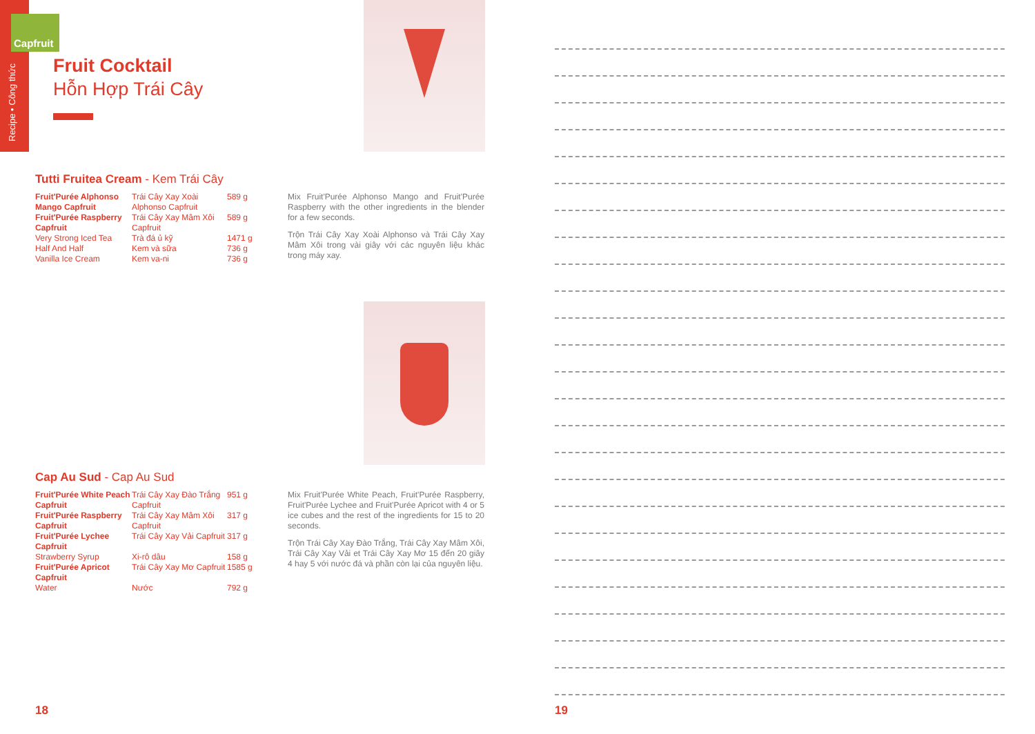Capfruit
Recipe • Công thức
Fruit Cocktail
Hỗn Hợp Trái Cây
Tutti Fruitea Cream - Kem Trái Cây
| Fruit'Purée Alphonso Mango Capfruit | Trái Cây Xay Xoài Alphonso Capfruit | 589 g |
| Fruit'Purée Raspberry Capfruit | Trái Cây Xay Mâm Xôi Capfruit | 589 g |
| Very Strong Iced Tea | Trà đá ủ kỹ | 1471 g |
| Half And Half | Kem và sữa | 736 g |
| Vanilla Ice Cream | Kem va-ni | 736 g |
Mix Fruit'Purée Alphonso Mango and Fruit'Purée Raspberry with the other ingredients in the blender for a few seconds.
Trộn Trái Cây Xay Xoài Alphonso và Trái Cây Xay Mâm Xôi trong vài giây với các nguyên liệu khác trong máy xay.
Cap Au Sud - Cap Au Sud
| Fruit'Purée White Peach Capfruit | Trái Cây Xay Đào Trắng Capfruit | 951 g |
| Fruit'Purée Raspberry Capfruit | Trái Cây Xay Mâm Xôi Capfruit | 317 g |
| Fruit'Purée Lychee Capfruit | Trái Cây Xay Vải Capfruit | 317 g |
| Strawberry Syrup | Xi-rô dâu | 158 g |
| Fruit'Purée Apricot Capfruit | Trái Cây Xay Mơ Capfruit | 1585 g |
| Water | Nước | 792 g |
Mix Fruit'Purée White Peach, Fruit'Purée Raspberry, Fruit'Purée Lychee and Fruit'Purée Apricot with 4 or 5 ice cubes and the rest of the ingredients for 15 to 20 seconds.
Trộn Trái Cây Xay Đào Trắng, Trái Cây Xay Mâm Xôi, Trái Cây Xay Vải et Trái Cây Xay Mơ 15 đến 20 giây 4 hay 5 với nước đá và phần còn lại của nguyên liệu.
18 19